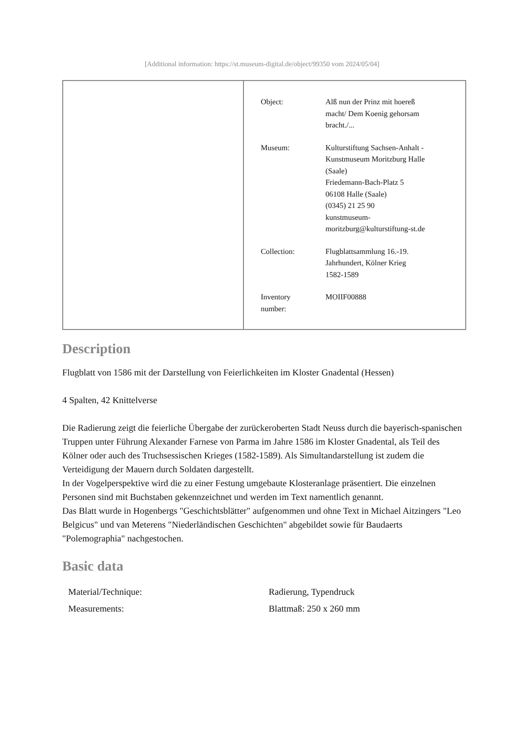[Additional information: https://st.museum-digital.de/object/99350 vom 2024/05/04]
| Object: | Alß nun der Prinz mit hoereß macht/ Dem Koenig gehorsam bracht./... |
| Museum: | Kulturstiftung Sachsen-Anhalt - Kunstmuseum Moritzburg Halle (Saale) Friedemann-Bach-Platz 5 06108 Halle (Saale) (0345) 21 25 90 kunstmuseum- moritzburg@kulturstiftung-st.de |
| Collection: | Flugblattsammlung 16.-19. Jahrhundert, Kölner Krieg 1582-1589 |
| Inventory number: | MOIIF00888 |
Description
Flugblatt von 1586 mit der Darstellung von Feierlichkeiten im Kloster Gnadental (Hessen)
4 Spalten, 42 Knittelverse
Die Radierung zeigt die feierliche Übergabe der zurückeroberten Stadt Neuss durch die bayerisch-spanischen Truppen unter Führung Alexander Farnese von Parma im Jahre 1586 im Kloster Gnadental, als Teil des Kölner oder auch des Truchsessischen Krieges (1582-1589). Als Simultandarstellung ist zudem die Verteidigung der Mauern durch Soldaten dargestellt.
In der Vogelperspektive wird die zu einer Festung umgebaute Klosteranlage präsentiert. Die einzelnen Personen sind mit Buchstaben gekennzeichnet und werden im Text namentlich genannt.
Das Blatt wurde in Hogenbergs "Geschichtsblätter" aufgenommen und ohne Text in Michael Aitzingers "Leo Belgicus" und van Meterens "Niederländischen Geschichten" abgebildet sowie für Baudaerts "Polemographia" nachgestochen.
Basic data
| Material/Technique: | Radierung, Typendruck |
| Measurements: | Blattmaß: 250 x 260 mm |